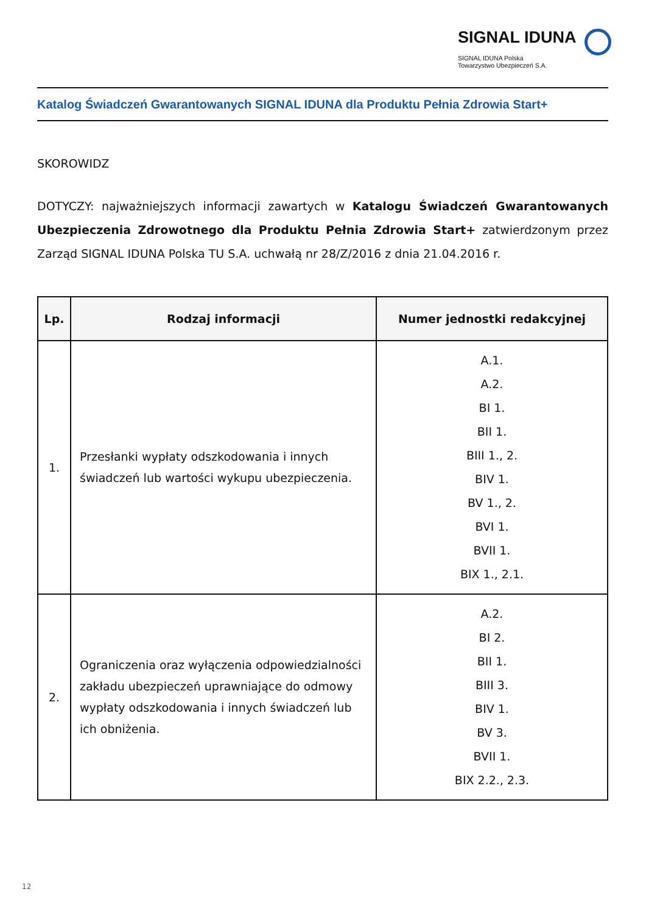SIGNAL IDUNA
SIGNAL IDUNA Polska
Towarzystwo Ubezpieczeń S.A.
Katalog Świadczeń Gwarantowanych SIGNAL IDUNA dla Produktu Pełnia Zdrowia Start+
SKOROWIDZ
DOTYCZY: najważniejszych informacji zawartych w Katalogu Świadczeń Gwarantowanych Ubezpieczenia Zdrowotnego dla Produktu Pełnia Zdrowia Start+ zatwierdzonym przez Zarząd SIGNAL IDUNA Polska TU S.A. uchwałą nr 28/Z/2016 z dnia 21.04.2016 r.
| Lp. | Rodzaj informacji | Numer jednostki redakcyjnej |
| --- | --- | --- |
| 1. | Przesłanki wypłaty odszkodowania i innych świadczeń lub wartości wykupu ubezpieczenia. | A.1. A.2. BI 1. BII 1. BIII 1., 2. BIV 1. BV 1., 2. BVI 1. BVII 1. BIX 1., 2.1. |
| 2. | Ograniczenia oraz wyłączenia odpowiedzialności zakładu ubezpieczeń uprawniające do odmowy wypłaty odszkodowania i innych świadczeń lub ich obniżenia. | A.2. BI 2. BII 1. BIII 3. BIV 1. BV 3. BVII 1. BIX 2.2., 2.3. |
12